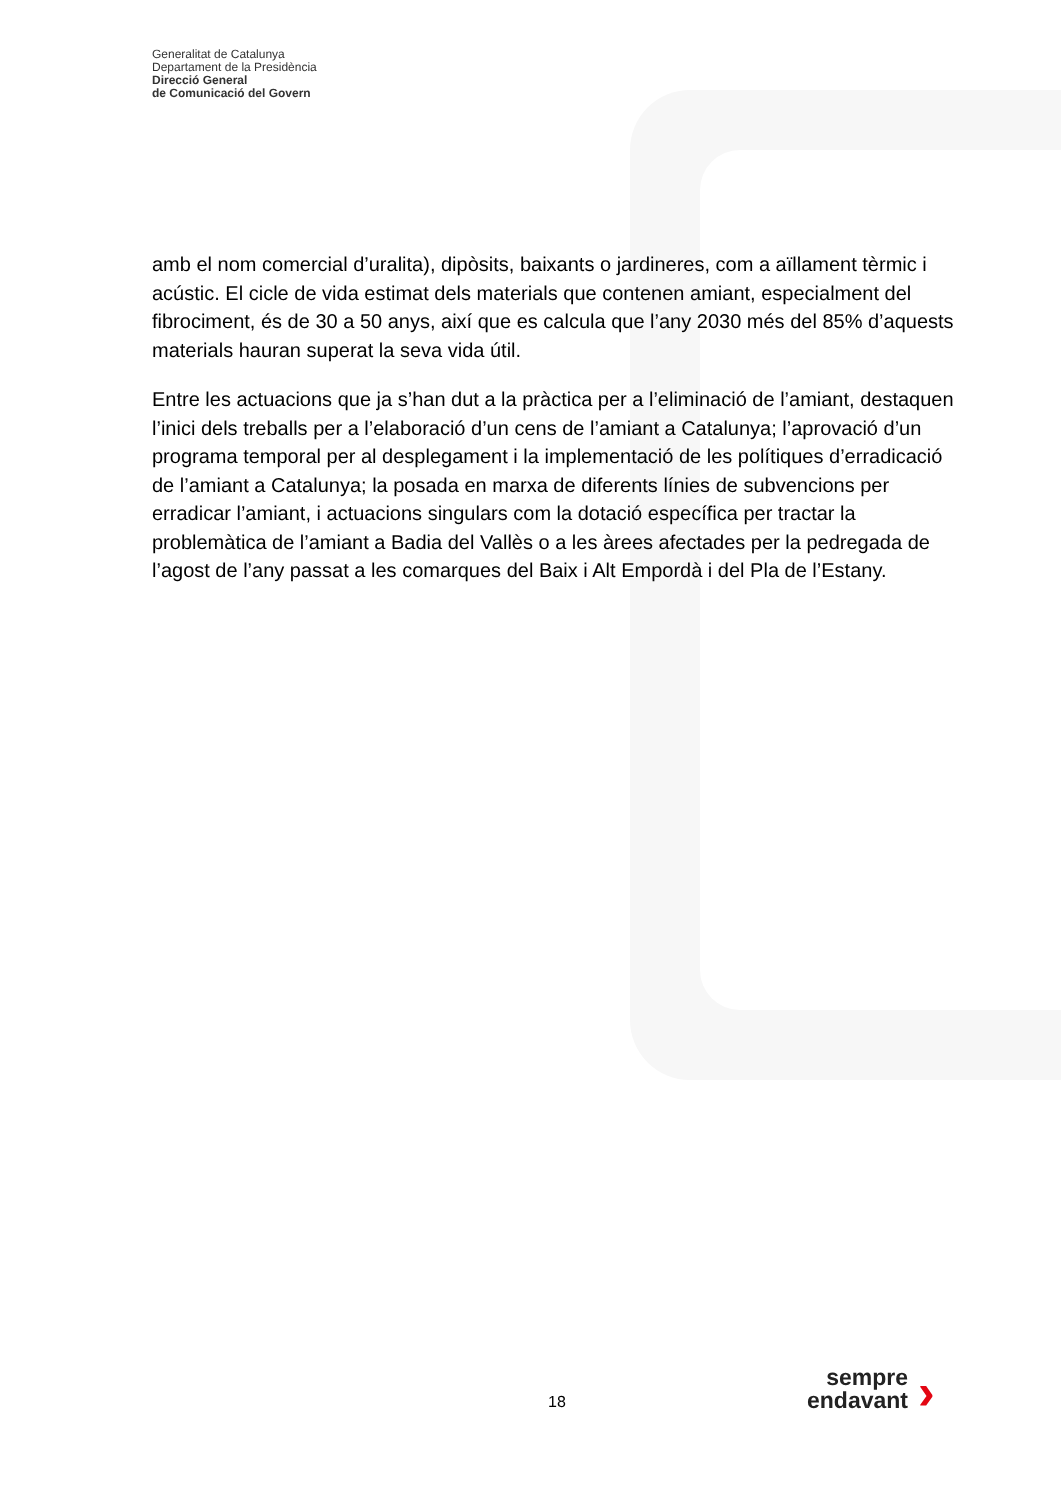Generalitat de Catalunya
Departament de la Presidència
Direcció General
de Comunicació del Govern
amb el nom comercial d’uralita), dipòsits, baixants o jardineres, com a aïllament tèrmic i acústic. El cicle de vida estimat dels materials que contenen amiant, especialment del fibrociment, és de 30 a 50 anys, així que es calcula que l’any 2030 més del 85% d’aquests materials hauran superat la seva vida útil.
Entre les actuacions que ja s’han dut a la pràctica per a l’eliminació de l’amiant, destaquen l’inici dels treballs per a l’elaboració d’un cens de l’amiant a Catalunya; l’aprovació d’un programa temporal per al desplegament i la implementació de les polítiques d’erradicació de l’amiant a Catalunya; la posada en marxa de diferents línies de subvencions per erradicar l’amiant, i actuacions singulars com la dotació específica per tractar la problemàtica de l’amiant a Badia del Vallès o a les àrees afectades per la pedregada de l’agost de l’any passat a les comarques del Baix i Alt Empordà i del Pla de l’Estany.
18
sempre endavant
›